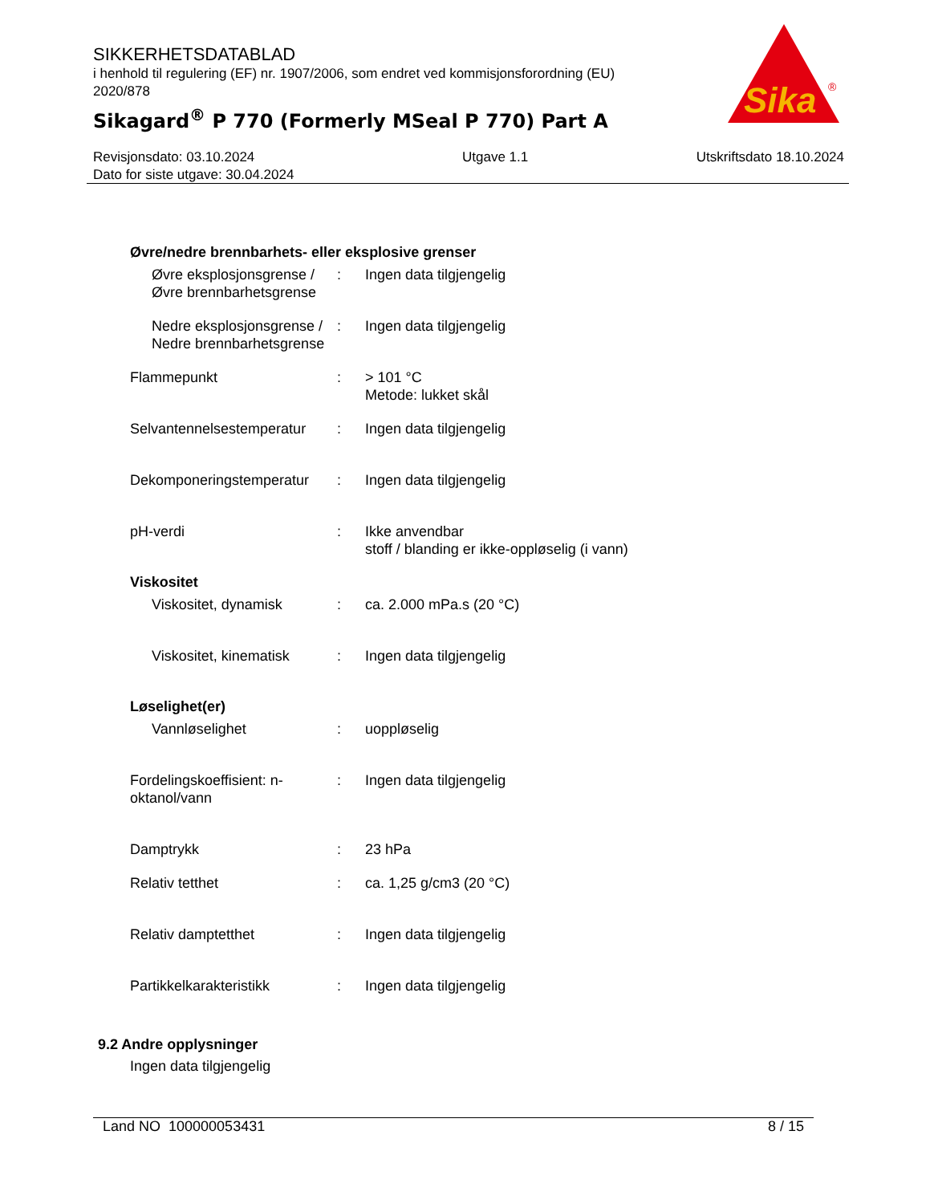SIKKERHETSDATABLAD
i henhold til regulering (EF) nr. 1907/2006, som endret ved kommisjonsforordning (EU) 2020/878
Sikagard<sup>®</sup> P 770 (Formerly MSeal P 770) Part A
Sika
®
Revisjonsdato: 03.10.2024
Dato for siste utgave: 30.04.2024
Utgave 1.1 Utskriftsdato 18.10.2024
Øvre/nedre brennbarhets- eller eksplosive grenser
Øvre eksplosjonsgrense / Øvre brennbarhetsgrense
: Ingen data tilgjengelig
Nedre eksplosjonsgrense / Nedre brennbarhetsgrense
: Ingen data tilgjengelig
Flammepunkt : > 101 °C
Metode: lukket skål
Selvantennelsestemperatur
: Ingen data tilgjengelig
Dekomponeringstemperatur
: Ingen data tilgjengelig
pH-verdi : Ikke anvendbar
stoff / blanding er ikke-oppløselig (i vann)
Viskositet
Viskositet, dynamisk : ca. 2.000 mPa.s (20 °C)
Viskositet, kinematisk
: Ingen data tilgjengelig
Løselighet(er)
Vannløselighet : uoppløselig
Fordelingskoeffisient: n-oktanol/vann
: Ingen data tilgjengelig
Damptrykk : 23 hPa
Relativ tetthet : ca. 1,25 g/cm3 (20 °C)
Relativ damptetthet : Ingen data tilgjengelig
Partikkelkarakteristikk : Ingen data tilgjengelig
9.2 Andre opplysninger
Ingen data tilgjengelig
Land NO 100000053431 8 / 15